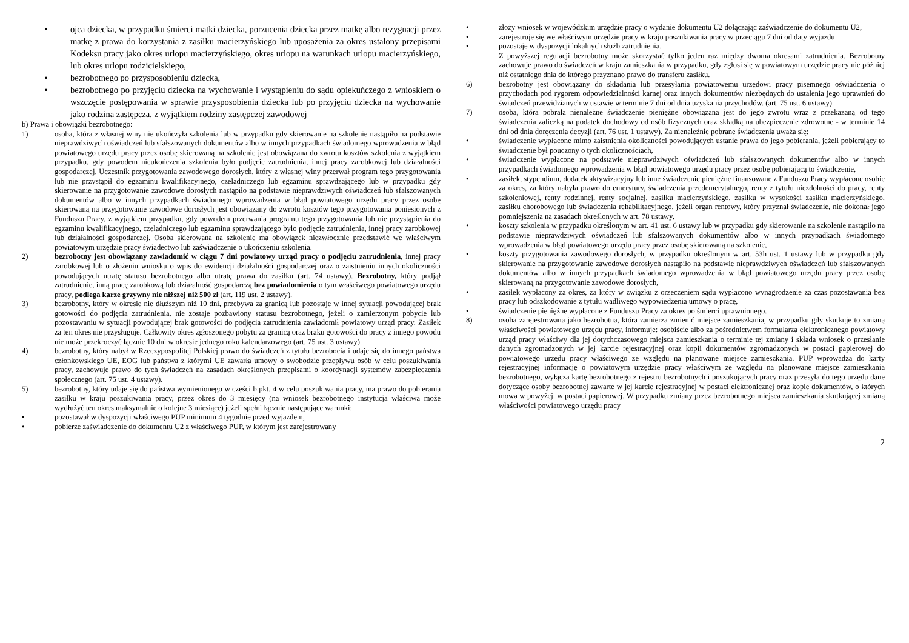• ojca dziecka, w przypadku śmierci matki dziecka, porzucenia dziecka przez matkę albo rezygnacji przez matkę z prawa do korzystania z zasiłku macierzyńskiego lub uposażenia za okres ustalony przepisami Kodeksu pracy jako okres urlopu macierzyńskiego, okres urlopu na warunkach urlopu macierzyńskiego, lub okres urlopu rodzicielskiego,
• bezrobotnego po przysposobieniu dziecka,
• bezrobotnego po przyjęciu dziecka na wychowanie i wystąpieniu do sądu opiekuńczego z wnioskiem o wszczęcie postępowania w sprawie przysposobienia dziecka lub po przyjęciu dziecka na wychowanie jako rodzina zastępcza, z wyjątkiem rodziny zastępczej zawodowej
b) Prawa i obowiązki bezrobotnego:
1) osoba, która z własnej winy nie ukończyła szkolenia lub w przypadku gdy skierowanie na szkolenie nastąpiło na podstawie nieprawdziwych oświadczeń lub sfałszowanych dokumentów albo w innych przypadkach świadomego wprowadzenia w błąd powiatowego urzędu pracy przez osobę skierowaną na szkolenie jest obowiązana do zwrotu kosztów szkolenia z wyjątkiem przypadku, gdy powodem nieukończenia szkolenia było podjęcie zatrudnienia, innej pracy zarobkowej lub działalności gospodarczej. Uczestnik przygotowania zawodowego dorosłych, który z własnej winy przerwał program tego przygotowania lub nie przystąpił do egzaminu kwalifikacyjnego, czeladniczego lub egzaminu sprawdzającego lub w przypadku gdy skierowanie na przygotowanie zawodowe dorosłych nastąpiło na podstawie nieprawdziwych oświadczeń lub sfałszowanych dokumentów albo w innych przypadkach świadomego wprowadzenia w błąd powiatowego urzędu pracy przez osobę skierowaną na przygotowanie zawodowe dorosłych jest obowiązany do zwrotu kosztów tego przygotowania poniesionych z Funduszu Pracy, z wyjątkiem przypadku, gdy powodem przerwania programu tego przygotowania lub nie przystąpienia do egzaminu kwalifikacyjnego, czeladniczego lub egzaminu sprawdzającego było podjęcie zatrudnienia, innej pracy zarobkowej lub działalności gospodarczej. Osoba skierowana na szkolenie ma obowiązek niezwłocznie przedstawić we właściwym powiatowym urzędzie pracy świadectwo lub zaświadczenie o ukończeniu szkolenia.
2) bezrobotny jest obowiązany zawiadomić w ciągu 7 dni powiatowy urząd pracy o podjęciu zatrudnienia, innej pracy zarobkowej lub o złożeniu wniosku o wpis do ewidencji działalności gospodarczej oraz o zaistnieniu innych okoliczności powodujących utratę statusu bezrobotnego albo utratę prawa do zasiłku (art. 74 ustawy). Bezrobotny, który podjął zatrudnienie, inną pracę zarobkową lub działalność gospodarczą bez powiadomienia o tym właściwego powiatowego urzędu pracy, podlega karze grzywny nie niższej niż 500 zł (art. 119 ust. 2 ustawy).
3) bezrobotny, który w okresie nie dłuższym niż 10 dni, przebywa za granicą lub pozostaje w innej sytuacji powodującej brak gotowości do podjęcia zatrudnienia, nie zostaje pozbawiony statusu bezrobotnego, jeżeli o zamierzonym pobycie lub pozostawaniu w sytuacji powodującej brak gotowości do podjęcia zatrudnienia zawiadomił powiatowy urząd pracy. Zasiłek za ten okres nie przysługuje. Całkowity okres zgłoszonego pobytu za granicą oraz braku gotowości do pracy z innego powodu nie może przekroczyć łącznie 10 dni w okresie jednego roku kalendarzowego (art. 75 ust. 3 ustawy).
4) bezrobotny, który nabył w Rzeczypospolitej Polskiej prawo do świadczeń z tytułu bezrobocia i udaje się do innego państwa członkowskiego UE, EOG lub państwa z którymi UE zawarła umowy o swobodzie przepływu osób w celu poszukiwania pracy, zachowuje prawo do tych świadczeń na zasadach określonych przepisami o koordynacji systemów zabezpieczenia społecznego (art. 75 ust. 4 ustawy).
5) bezrobotny, który udaje się do państwa wymienionego w części b pkt. 4 w celu poszukiwania pracy, ma prawo do pobierania zasiłku w kraju poszukiwania pracy, przez okres do 3 miesięcy (na wniosek bezrobotnego instytucja właściwa może wydłużyć ten okres maksymalnie o kolejne 3 miesiące) jeżeli spełni łącznie następujące warunki:
• pozostawał w dyspozycji właściwego PUP minimum 4 tygodnie przed wyjazdem,
• pobierze zaświadczenie do dokumentu U2 z właściwego PUP, w którym jest zarejestrowany
• złoży wniosek w wojewódzkim urzędzie pracy o wydanie dokumentu U2 dołączając zaświadczenie do dokumentu U2,
• zarejestruje się we właściwym urzędzie pracy w kraju poszukiwania pracy w przeciągu 7 dni od daty wyjazdu
• pozostaje w dyspozycji lokalnych służb zatrudnienia.
Z powyższej regulacji bezrobotny może skorzystać tylko jeden raz między dwoma okresami zatrudnienia. Bezrobotny zachowuje prawo do świadczeń w kraju zamieszkania w przypadku, gdy zgłosi się w powiatowym urzędzie pracy nie później niż ostatniego dnia do którego przyznano prawo do transferu zasiłku.
6) bezrobotny jest obowiązany do składania lub przesyłania powiatowemu urzędowi pracy pisemnego oświadczenia o przychodach pod rygorem odpowiedzialności karnej oraz innych dokumentów niezbędnych do ustalenia jego uprawnień do świadczeń przewidzianych w ustawie w terminie 7 dni od dnia uzyskania przychodów. (art. 75 ust. 6 ustawy).
7) osoba, która pobrała nienależne świadczenie pieniężne obowiązana jest do jego zwrotu wraz z przekazaną od tego świadczenia zaliczką na podatek dochodowy od osób fizycznych oraz składką na ubezpieczenie zdrowotne - w terminie 14 dni od dnia doręczenia decyzji (art. 76 ust. 1 ustawy). Za nienależnie pobrane świadczenia uważa się:
• świadczenie wypłacone mimo zaistnienia okoliczności powodujących ustanie prawa do jego pobierania, jeżeli pobierający to świadczenie był pouczony o tych okolicznościach,
• świadczenie wypłacone na podstawie nieprawdziwych oświadczeń lub sfałszowanych dokumentów albo w innych przypadkach świadomego wprowadzenia w błąd powiatowego urzędu pracy przez osobę pobierającą to świadczenie,
• zasiłek, stypendium, dodatek aktywizacyjny lub inne świadczenie pieniężne finansowane z Funduszu Pracy wypłacone osobie za okres, za który nabyła prawo do emerytury, świadczenia przedemerytalnego, renty z tytułu niezdolności do pracy, renty szkoleniowej, renty rodzinnej, renty socjalnej, zasiłku macierzyńskiego, zasiłku w wysokości zasiłku macierzyńskiego, zasiłku chorobowego lub świadczenia rehabilitacyjnego, jeżeli organ rentowy, który przyznał świadczenie, nie dokonał jego pomniejszenia na zasadach określonych w art. 78 ustawy,
• koszty szkolenia w przypadku określonym w art. 41 ust. 6 ustawy lub w przypadku gdy skierowanie na szkolenie nastąpiło na podstawie nieprawdziwych oświadczeń lub sfałszowanych dokumentów albo w innych przypadkach świadomego wprowadzenia w błąd powiatowego urzędu pracy przez osobę skierowaną na szkolenie,
• koszty przygotowania zawodowego dorosłych, w przypadku określonym w art. 53h ust. 1 ustawy lub w przypadku gdy skierowanie na przygotowanie zawodowe dorosłych nastąpiło na podstawie nieprawdziwych oświadczeń lub sfałszowanych dokumentów albo w innych przypadkach świadomego wprowadzenia w błąd powiatowego urzędu pracy przez osobę skierowaną na przygotowanie zawodowe dorosłych,
• zasiłek wypłacony za okres, za który w związku z orzeczeniem sądu wypłacono wynagrodzenie za czas pozostawania bez pracy lub odszkodowanie z tytułu wadliwego wypowiedzenia umowy o pracę,
• świadczenie pieniężne wypłacone z Funduszu Pracy za okres po śmierci uprawnionego.
8) osoba zarejestrowana jako bezrobotna, która zamierza zmienić miejsce zamieszkania, w przypadku gdy skutkuje to zmianą właściwości powiatowego urzędu pracy, informuje: osobiście albo za pośrednictwem formularza elektronicznego powiatowy urząd pracy właściwy dla jej dotychczasowego miejsca zamieszkania o terminie tej zmiany i składa wniosek o przesłanie danych zgromadzonych w jej karcie rejestracyjnej oraz kopii dokumentów zgromadzonych w postaci papierowej do powiatowego urzędu pracy właściwego ze względu na planowane miejsce zamieszkania. PUP wprowadza do karty rejestracyjnej informację o powiatowym urzędzie pracy właściwym ze względu na planowane miejsce zamieszkania bezrobotnego, wyłącza kartę bezrobotnego z rejestru bezrobotnych i poszukujących pracy oraz przesyła do tego urzędu dane dotyczące osoby bezrobotnej zawarte w jej karcie rejestracyjnej w postaci elektronicznej oraz kopie dokumentów, o których mowa w powyżej, w postaci papierowej. W przypadku zmiany przez bezrobotnego miejsca zamieszkania skutkującej zmianą właściwości powiatowego urzędu pracy
2